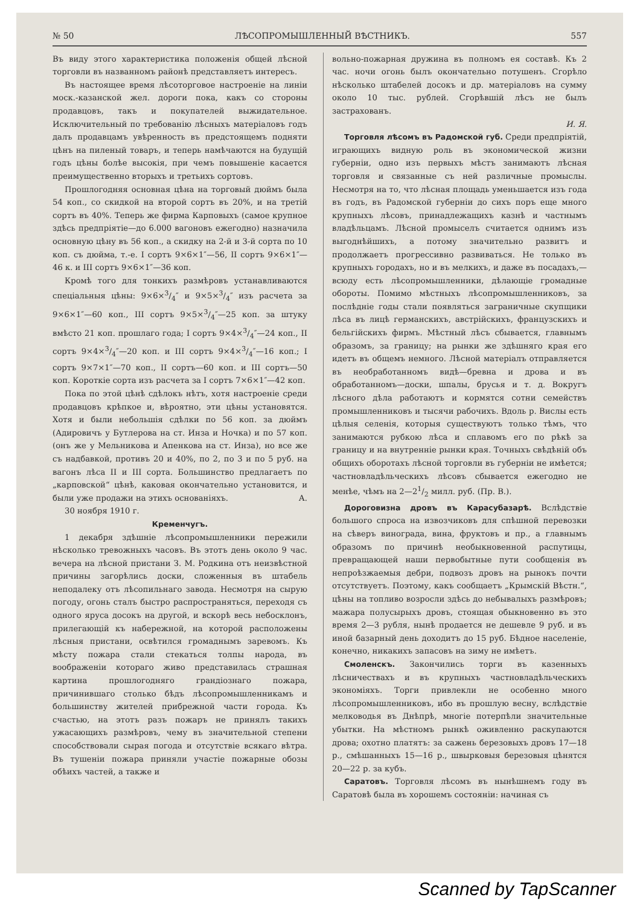№ 50 ЛѢСОПРОМЫШЛЕННЫЙ ВѢСТНИКЪ. 557
Въ виду этого характеристика положенія общей лѣсной торговли въ названномъ районѣ представляетъ интересъ.
Въ настоящее время лѣсоторговое настроеніе на линіи моск.-казанской жел. дороги пока, какъ со стороны продавцовъ, такъ и покупателей выжидательное. Исключительный по требованію лѣсныхъ матеріаловъ годъ далъ продавцамъ увѣренность въ предстоящемъ подняти цѣнъ на пиленый товаръ, и теперь намѣчаются на будущій годъ цѣны болѣе высокія, при чемъ повышеніе касается преимущественно вторыхъ и третьихъ сортовъ.
Прошлогодняя основная цѣна на торговый дюймъ была 54 коп., со скидкой на второй сортъ въ 20%, и на третій сортъ въ 40%. Теперь же фирма Карповыхъ (самое крупное здѣсь предпріятіе—до 6.000 вагоновъ ежегодно) назначила основную цѣну въ 56 коп., а скидку на 2-й и 3-й сорта по 10 коп. съ дюйма, т.-е. I сортъ 9×6×1″—56, II сортъ 9×6×1″—46 к. и III сортъ 9×6×1″—36 коп.
Кромѣ того для тонкихъ размѣровъ устанавливаются спеціальныя цѣны: 9×6×3/4″ и 9×5×3/4″ изъ расчета за 9×6×1″—60 коп., III сортъ 9×5×3/4″—25 коп. за штуку вмѣсто 21 коп. прошлаго года; I сортъ 9×4×3/4″—24 коп., II сортъ 9×4×3/4″—20 коп. и III сортъ 9×4×3/4″—16 коп.; I сортъ 9×7×1″—70 коп., II сортъ—60 коп. и III сортъ—50 коп. Короткіе сорта изъ расчета за I сортъ 7×6×1″—42 коп.
Пока по этой цѣнѣ сдѣлокъ нѣтъ, хотя настроеніе среди продавцовъ крѣпкое и, вѣроятно, эти цѣны установятся. Хотя и были небольшія сдѣлки по 56 коп. за дюймъ (Адировичъ у Бутлерова на ст. Инза и Ночка) и по 57 коп. (онъ же у Мельникова и Апенкова на ст. Инза), но все же съ надбавкой, противъ 20 и 40%, по 2, по 3 и по 5 руб. на вагонъ лѣса II и III сорта. Большинство предлагаетъ по „карповской“ цѣнѣ, каковая окончательно установится, и были уже продажи на этихъ основаніяхъ. А.
30 ноября 1910 г.
Кременчугъ.
1 декабря здѣшніе лѣсопромышленники пережили нѣсколько тревожныхъ часовъ. Въ этотъ день около 9 час. вечера на лѣсной пристани З. М. Родкина отъ неизвѣстной причины загорѣлись доски, сложенныя въ штабель неподалеку отъ лѣсопильнаго завода. Несмотря на сырую погоду, огонь сталъ быстро распространяться, переходя съ одного яруса досокъ на другой, и вскорѣ весь небосклонъ, прилегающій къ набережной, на которой расположены лѣсныя пристани, освѣтился громаднымъ заревомъ. Къ мѣсту пожара стали стекаться толпы народа, въ воображеніи котораго живо представилась страшная картина прошлогодняго грандіознаго пожара, причинившаго столько бѣдъ лѣсопромышленникамъ и большинству жителей прибрежной части города. Къ счастью, на этотъ разъ пожаръ не принялъ такихъ ужасающихъ размѣровъ, чему въ значительной степени способствовали сырая погода и отсутствіе всякаго вѣтра. Въ тушеніи пожара приняли участіе пожарные обозы обѣихъ частей, а также и
вольно-пожарная дружина въ полномъ ея составѣ. Къ 2 час. ночи огонь былъ окончательно потушенъ. Сгорѣло нѣсколько штабелей досокъ и др. матеріаловъ на сумму около 10 тыс. рублей. Сгорѣвшій лѣсъ не былъ застрахованъ.
И. Я.
Торговля лѣсомъ въ Радомской губ. Среди предпріятій, играющихъ видную роль въ экономической жизни губерніи, одно изъ первыхъ мѣстъ занимаютъ лѣсная торговля и связанные съ ней различные промыслы. Несмотря на то, что лѣсная площадь уменьшается изъ года въ годъ, въ Радомской губерніи до сихъ поръ еще много крупныхъ лѣсовъ, принадлежащихъ казнѣ и частнымъ владѣльцамъ. Лѣсной промыселъ считается однимъ изъ выгоднѣйшихъ, а потому значительно развитъ и продолжаетъ прогрессивно развиваться. Не только въ крупныхъ городахъ, но и въ мелкихъ, и даже въ посадахъ,—всюду есть лѣсопромышленники, дѣлающіе громадные обороты. Помимо мѣстныхъ лѣсопромышленниковъ, за послѣдніе годы стали появляться заграничные скупщики лѣса въ лицѣ германскихъ, австрійскихъ, французскихъ и бельгійскихъ фирмъ. Мѣстный лѣсъ сбывается, главнымъ образомъ, за границу; на рынки же здѣшняго края его идетъ въ общемъ немного. Лѣсной матеріалъ отправляется въ необработанномъ видѣ—бревна и дрова и въ обработанномъ—доски, шпалы, брусья и т. д. Вокругъ лѣсного дѣла работаютъ и кормятся сотни семействъ промышленниковъ и тысячи рабочихъ. Вдоль р. Вислы есть цѣлыя селенія, которыя существуютъ только тѣмъ, что занимаются рубкою лѣса и сплавомъ его по рѣкѣ за границу и на внутренніе рынки края. Точныхъ свѣдѣній объ общихъ оборотахъ лѣсной торговли въ губерніи не имѣется; частновладѣльческихъ лѣсовъ сбывается ежегодно не менѣе, чѣмъ на 2—21/2 милл. руб. (Пр. В.).
Дороговизна дровъ въ Карасубазарѣ. Вслѣдствіе большого спроса на извозчиковъ для спѣшной перевозки на сѣверъ винограда, вина, фруктовъ и пр., а главнымъ образомъ по причинѣ необыкновенной распутицы, превращающей наши первобытные пути сообщенія въ непроѣзжаемыя дебри, подвозъ дровъ на рынокъ почти отсутствуетъ. Поэтому, какъ сообщаетъ „Крымскій Вѣстн.“, цѣны на топливо возросли здѣсь до небывалыхъ размѣровъ; мажара полусырыхъ дровъ, стоящая обыкновенно въ это время 2—3 рубля, нынѣ продается не дешевле 9 руб. и въ иной базарный день доходитъ до 15 руб. Бѣдное населеніе, конечно, никакихъ запасовъ на зиму не имѣетъ.
Смоленскъ. Закончились торги въ казенныхъ лѣсничествахъ и въ крупныхъ частновладѣльческихъ экономіяхъ. Торги привлекли не особенно много лѣсопромышленниковъ, ибо въ прошлую весну, вслѣдствіе мелководья въ Днѣпрѣ, многіе потерпѣли значительные убытки. На мѣстномъ рынкѣ оживленно раскупаются дрова; охотно платятъ: за сажень березовыхъ дровъ 17—18 р., смѣшанныхъ 15—16 р., швырковыя березовыя цѣнятся 20—22 р. за кубъ.
Саратовъ. Торговля лѣсомъ въ нынѣшнемъ году въ Саратовѣ была въ хорошемъ состояніи: начиная съ
Scanned by TapScanner